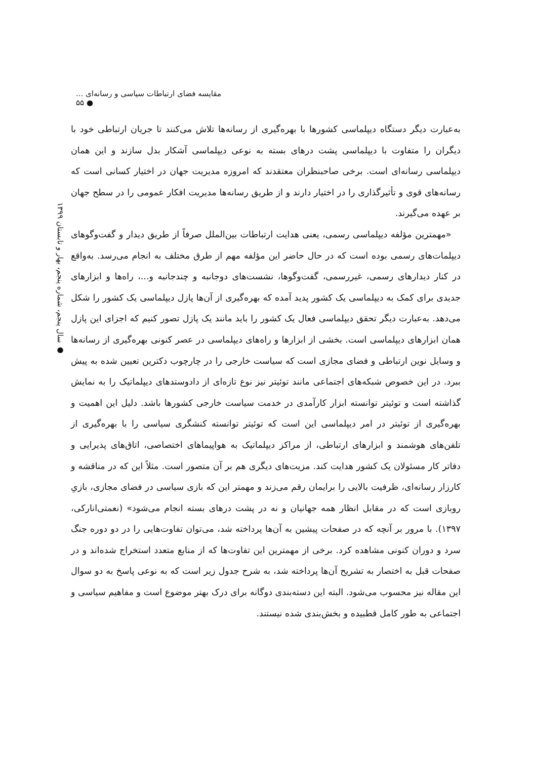مقایسه فضای ارتباطات سیاسی و رسانه‌ای ... ● ۵۵
● سال پنجم، شماره پنجم، بهار و تابستان ۱۳۹۹
به‌عبارت دیگر دستگاه دیپلماسی کشورها با بهره‌گیری از رسانه‌ها تلاش می‌کنند تا جریان ارتباطی خود با دیگران را متفاوت با دیپلماسی پشت درهای بسته به نوعی دیپلماسی آشکار بدل سازند و این همان دیپلماسی رسانه‌ای است. برخی صاحبنظران معتقدند که امروزه مدیریت جهان در اختیار کسانی است که رسانه‌های قوی و تأثیرگذاری را در اختیار دارند و از طریق رسانه‌ها مدیریت افکار عمومی را در سطح جهان بر عهده می‌گیرند.
«مهمترین مؤلفه دیپلماسی رسمی، یعنی هدایت ارتباطات بین‌الملل صرفاً از طریق دیدار و گفت‌وگوهای دیپلمات‌های رسمی بوده است که در حال حاضر این مؤلفه مهم از طرق مختلف به انجام می‌رسد. به‌واقع در کنار دیدارهای رسمی، غیررسمی، گفت‌وگوها، نشست‌های دوجانبه و چندجانبه و...، راه‌ها و ابزارهای جدیدی برای کمک به دیپلماسی یک کشور پدید آمده که بهره‌گیری از آن‌ها پازل دیپلماسی یک کشور را شکل می‌دهد. به‌عبارت دیگر تحقق دیپلماسی فعال یک کشور را باید مانند یک پازل تصور کنیم که اجزای این پازل همان ابزارهای دیپلماسی است. بخشی از ابزارها و راه‌های دیپلماسی در عصر کنونی بهره‌گیری از رسانه‌ها و وسایل نوین ارتباطی و فضای مجازی است که سیاست خارجی را در چارچوب دکترین تعیین شده به پیش ببرد. در این خصوص شبکه‌های اجتماعی مانند توئیتر نیز نوع تازه‌ای از دادوستدهای دیپلماتیک را به نمایش گذاشته است و توئیتر توانسته ابزار کارآمدی در خدمت سیاست خارجی کشورها باشد. دلیل این اهمیت و بهره‌گیری از توئیتر در امر دیپلماسی این است که توئیتر توانسته کنشگری سیاسی را با بهره‌گیری از تلفن‌های هوشمند و ابزارهای ارتباطی، از مراکز دیپلماتیک به هواپیماهای اختصاصی، اتاق‌های پذیرایی و دفاتر کار مسئولان یک کشور هدایت کند. مزیت‌های دیگری هم بر آن متصور است. مثلاً این که در مناقشه و کارزار رسانه‌ای، ظرفیت بالایی را برایمان رقم می‌زند و مهمتر این که بازی سیاسی در فضای مجازی، بازیِ روبازی است که در مقابل انظار همه جهانیان و نه در پشت درهای بسته انجام می‌شود» (نعمتی‌انارکی، ۱۳۹۷). با مرور بر آنچه که در صفحات پیشین به آن‌ها پرداخته شد، می‌توان تفاوت‌هایی را در دو دوره جنگ سرد و دوران کنونی مشاهده کرد. برخی از مهمترین این تفاوت‌ها که از منابع متعدد استخراج شده‌اند و در صفحات قبل به اختصار به تشریح آن‌ها پرداخته شد، به شرح جدول زیر است که به نوعی پاسخ به دو سوال این مقاله نیز محسوب می‌شود. البته این دسته‌بندی دوگانه برای درک بهتر موضوع است و مفاهیم سیاسی و اجتماعی به طور کامل قطبیده و بخش‌بندی شده نیستند.